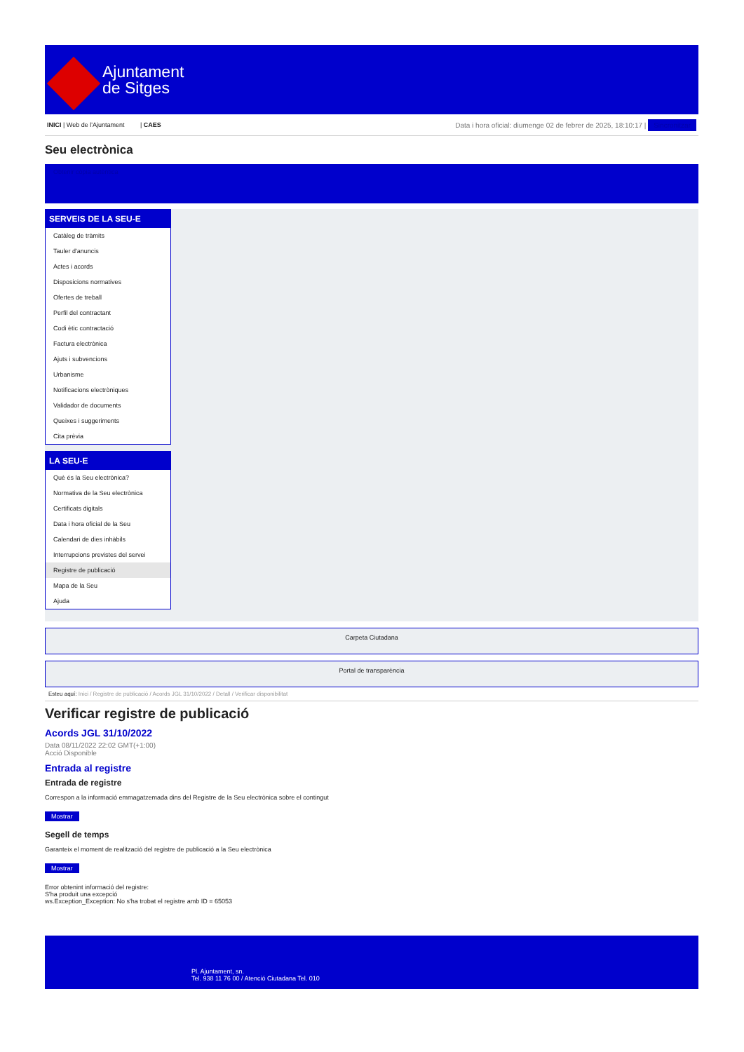Ajuntament
de Sitges
INICI | Web de l'Ajuntament | CAES
Data i hora oficial: diumenge 02 de febrer de 2025, 18:10:17 | Sincronitzar
Seu electrònica
Obtenir còpia autèntica
SERVEIS DE LA SEU-E
Catàleg de tràmits
Tauler d'anuncis
Actes i acords
Disposicions normatives
Ofertes de treball
Perfil del contractant
Codi ètic contractació
Factura electrònica
Ajuts i subvencions
Urbanisme
Notificacions electròniques
Validador de documents
Queixes i suggeriments
Cita prèvia
LA SEU-E
Què és la Seu electrònica?
Normativa de la Seu electrònica
Certificats digitals
Data i hora oficial de la Seu
Calendari de dies inhàbils
Interrupcions previstes del servei
Registre de publicació
Mapa de la Seu
Ajuda
Carpeta Ciutadana
Portal de transparència
Esteu aquí: Inici / Registre de publicació / Acords JGL 31/10/2022 / Detall / Verificar disponibilitat
Verificar registre de publicació
Acords JGL 31/10/2022
Data 08/11/2022 22:02 GMT(+1:00)
Acció Disponible
Entrada al registre
Entrada de registre
Correspon a la informació emmagatzemada dins del Registre de la Seu electrònica sobre el contingut
Mostrar
Segell de temps
Garanteix el moment de realització del registre de publicació a la Seu electrònica
Mostrar
Error obtenint informació del registre:
S'ha produit una excepció
ws.Exception_Exception: No s'ha trobat el registre amb ID = 65053
Pl. Ajuntament, sn.
Tel. 938 11 76 00 / Atenció Ciutadana Tel. 010